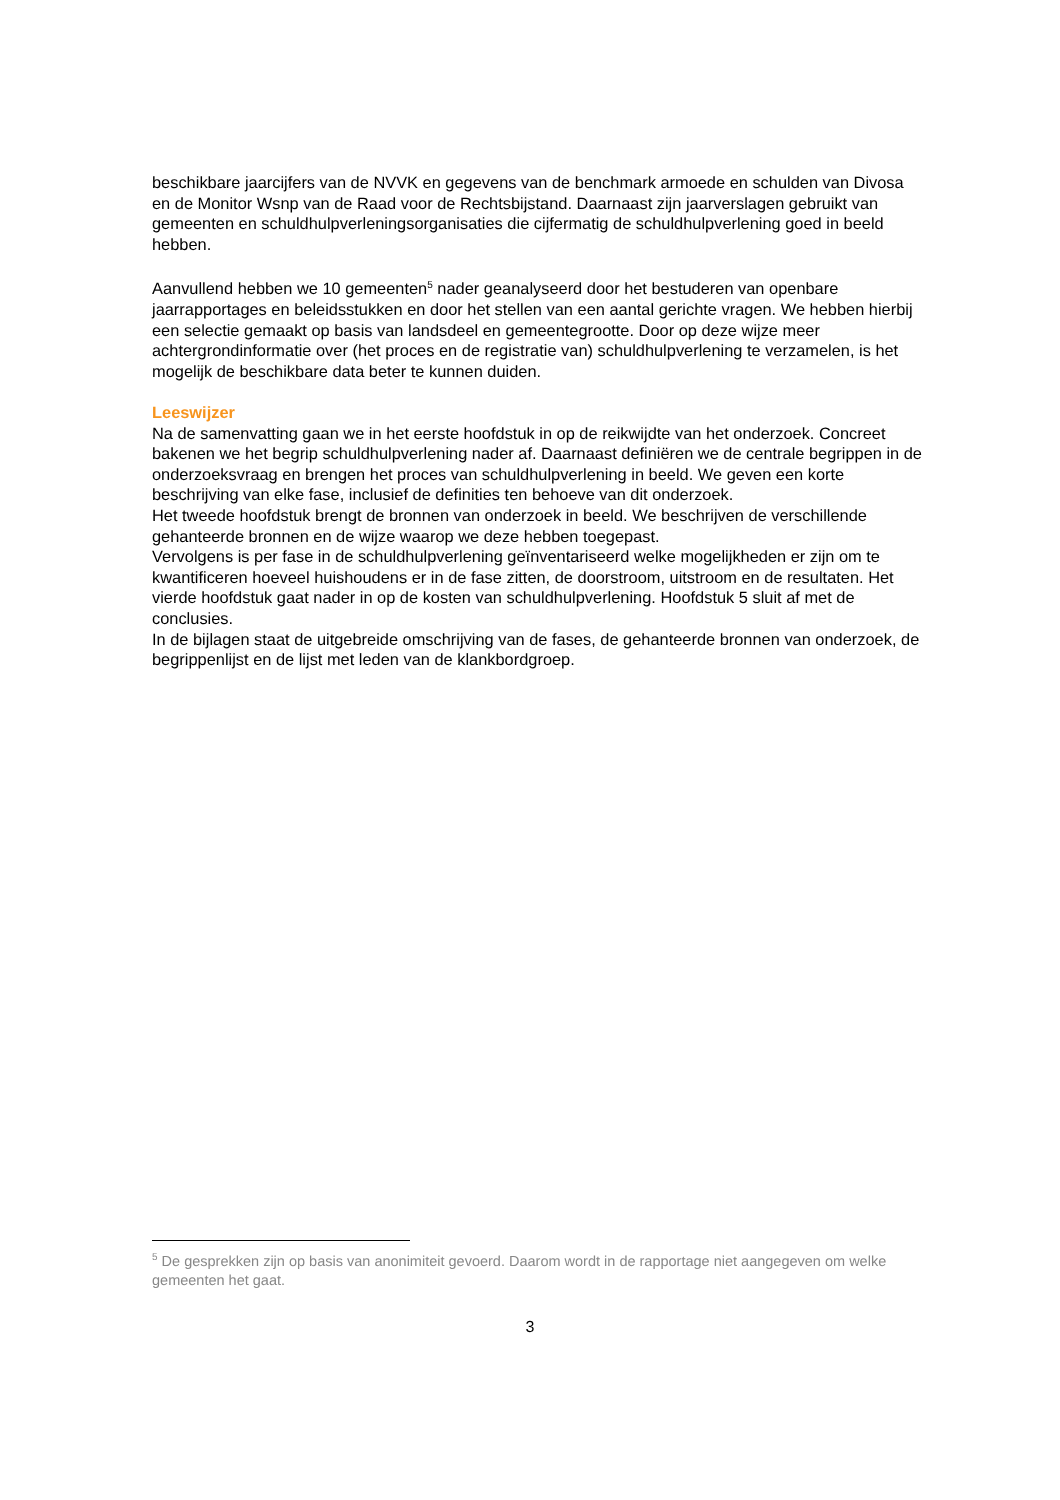beschikbare jaarcijfers van de NVVK en gegevens van de benchmark armoede en schulden van Divosa en de Monitor Wsnp van de Raad voor de Rechtsbijstand. Daarnaast zijn jaarverslagen gebruikt van gemeenten en schuldhulpverleningsorganisaties die cijfermatig de schuldhulpverlening goed in beeld hebben.
Aanvullend hebben we 10 gemeenten<sup>5</sup> nader geanalyseerd door het bestuderen van openbare jaarrapportages en beleidsstukken en door het stellen van een aantal gerichte vragen. We hebben hierbij een selectie gemaakt op basis van landsdeel en gemeentegrootte. Door op deze wijze meer achtergrondinformatie over (het proces en de registratie van) schuldhulpverlening te verzamelen, is het mogelijk de beschikbare data beter te kunnen duiden.
Leeswijzer
Na de samenvatting gaan we in het eerste hoofdstuk in op de reikwijdte van het onderzoek. Concreet bakenen we het begrip schuldhulpverlening nader af. Daarnaast definiëren we de centrale begrippen in de onderzoeksvraag en brengen het proces van schuldhulpverlening in beeld. We geven een korte beschrijving van elke fase, inclusief de definities ten behoeve van dit onderzoek.
Het tweede hoofdstuk brengt de bronnen van onderzoek in beeld. We beschrijven de verschillende gehanteerde bronnen en de wijze waarop we deze hebben toegepast.
Vervolgens is per fase in de schuldhulpverlening geïnventariseerd welke mogelijkheden er zijn om te kwantificeren hoeveel huishoudens er in de fase zitten, de doorstroom, uitstroom en de resultaten. Het vierde hoofdstuk gaat nader in op de kosten van schuldhulpverlening. Hoofdstuk 5 sluit af met de conclusies.
In de bijlagen staat de uitgebreide omschrijving van de fases, de gehanteerde bronnen van onderzoek, de begrippenlijst en de lijst met leden van de klankbordgroep.
<sup>5</sup> De gesprekken zijn op basis van anonimiteit gevoerd. Daarom wordt in de rapportage niet aangegeven om welke gemeenten het gaat.
3